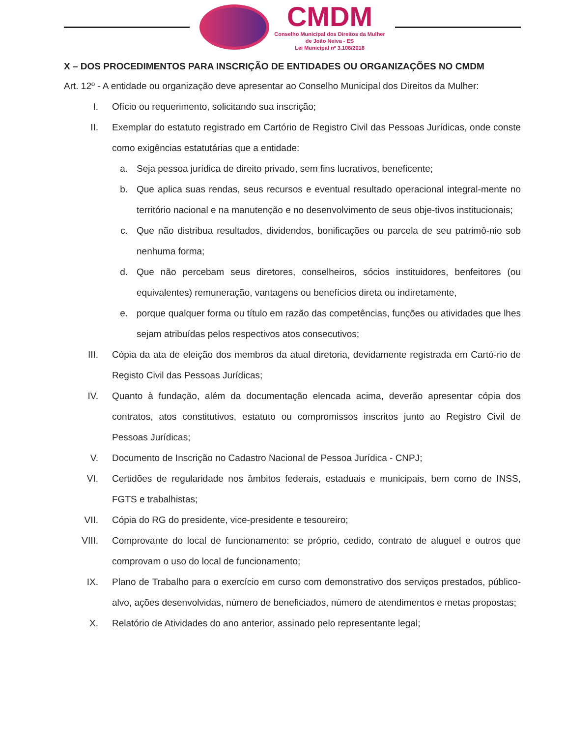CMDM
Conselho Municipal dos Direitos da Mulher
de João Neiva - ES
Lei Municipal nº 3.106/2018
X – DOS PROCEDIMENTOS PARA INSCRIÇÃO DE ENTIDADES OU ORGANIZAÇÕES NO CMDM
Art. 12º - A entidade ou organização deve apresentar ao Conselho Municipal dos Direitos da Mulher:
I. Ofício ou requerimento, solicitando sua inscrição;
II. Exemplar do estatuto registrado em Cartório de Registro Civil das Pessoas Jurídicas, onde conste como exigências estatutárias que a entidade:
a. Seja pessoa jurídica de direito privado, sem fins lucrativos, beneficente;
b. Que aplica suas rendas, seus recursos e eventual resultado operacional integral-mente no território nacional e na manutenção e no desenvolvimento de seus obje-tivos institucionais;
c. Que não distribua resultados, dividendos, bonificações ou parcela de seu patrimô-nio sob nenhuma forma;
d. Que não percebam seus diretores, conselheiros, sócios instituidores, benfeitores (ou equivalentes) remuneração, vantagens ou benefícios direta ou indiretamente,
e. porque qualquer forma ou título em razão das competências, funções ou atividades que lhes sejam atribuídas pelos respectivos atos consecutivos;
III. Cópia da ata de eleição dos membros da atual diretoria, devidamente registrada em Cartó-rio de Registo Civil das Pessoas Jurídicas;
IV. Quanto à fundação, além da documentação elencada acima, deverão apresentar cópia dos contratos, atos constitutivos, estatuto ou compromissos inscritos junto ao Registro Civil de Pessoas Jurídicas;
V. Documento de Inscrição no Cadastro Nacional de Pessoa Jurídica - CNPJ;
VI. Certidões de regularidade nos âmbitos federais, estaduais e municipais, bem como de INSS, FGTS e trabalhistas;
VII. Cópia do RG do presidente, vice-presidente e tesoureiro;
VIII. Comprovante do local de funcionamento: se próprio, cedido, contrato de aluguel e outros que comprovam o uso do local de funcionamento;
IX. Plano de Trabalho para o exercício em curso com demonstrativo dos serviços prestados, público-alvo, ações desenvolvidas, número de beneficiados, número de atendimentos e metas propostas;
X. Relatório de Atividades do ano anterior, assinado pelo representante legal;